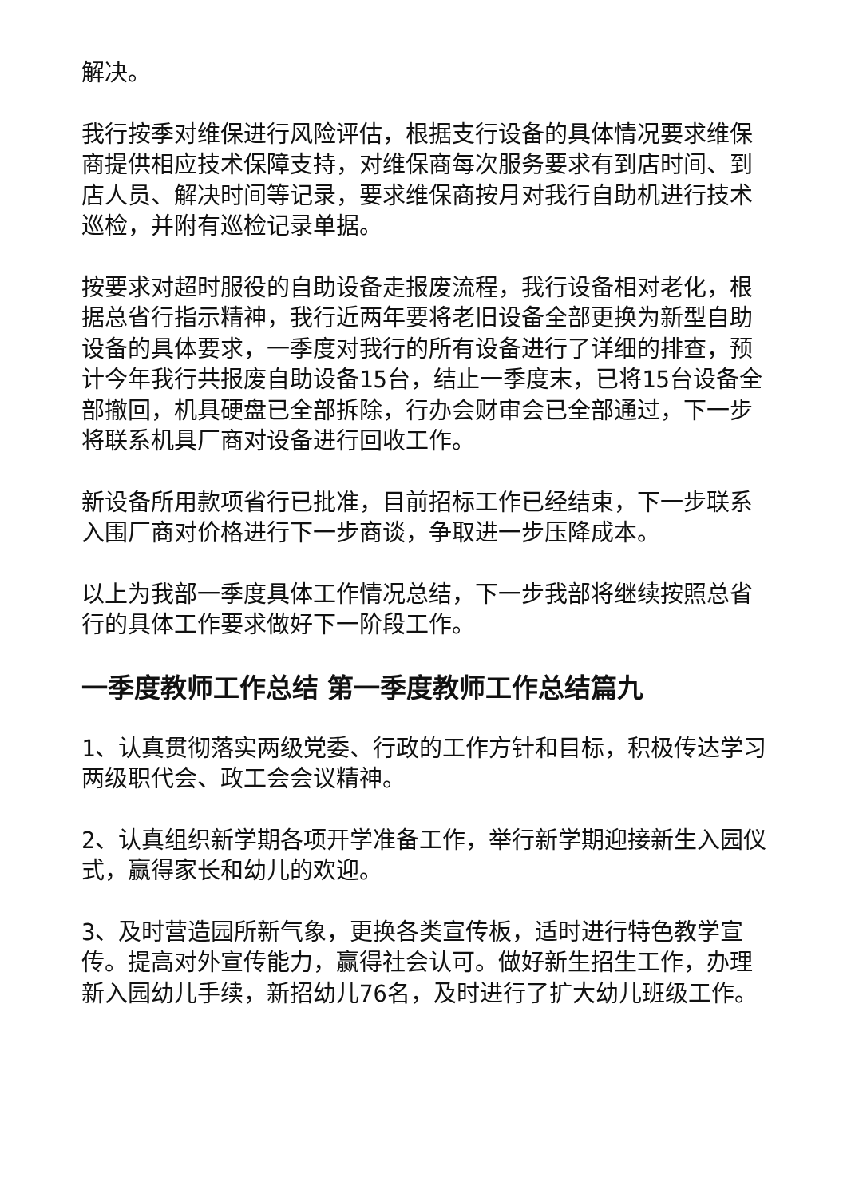解决。
我行按季对维保进行风险评估，根据支行设备的具体情况要求维保商提供相应技术保障支持，对维保商每次服务要求有到店时间、到店人员、解决时间等记录，要求维保商按月对我行自助机进行技术巡检，并附有巡检记录单据。
按要求对超时服役的自助设备走报废流程，我行设备相对老化，根据总省行指示精神，我行近两年要将老旧设备全部更换为新型自助设备的具体要求，一季度对我行的所有设备进行了详细的排查，预计今年我行共报废自助设备15台，结止一季度末，已将15台设备全部撤回，机具硬盘已全部拆除，行办会财审会已全部通过，下一步将联系机具厂商对设备进行回收工作。
新设备所用款项省行已批准，目前招标工作已经结束，下一步联系入围厂商对价格进行下一步商谈，争取进一步压降成本。
以上为我部一季度具体工作情况总结，下一步我部将继续按照总省行的具体工作要求做好下一阶段工作。
一季度教师工作总结 第一季度教师工作总结篇九
1、认真贯彻落实两级党委、行政的工作方针和目标，积极传达学习两级职代会、政工会会议精神。
2、认真组织新学期各项开学准备工作，举行新学期迎接新生入园仪式，赢得家长和幼儿的欢迎。
3、及时营造园所新气象，更换各类宣传板，适时进行特色教学宣传。提高对外宣传能力，赢得社会认可。做好新生招生工作，办理新入园幼儿手续，新招幼儿76名，及时进行了扩大幼儿班级工作。